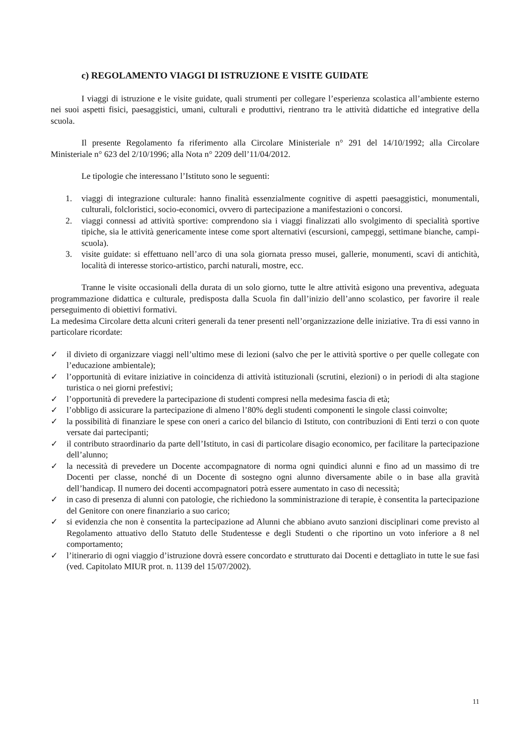c) REGOLAMENTO VIAGGI DI ISTRUZIONE E VISITE GUIDATE
I viaggi di istruzione e le visite guidate, quali strumenti per collegare l’esperienza scolastica all’ambiente esterno nei suoi aspetti fisici, paesaggistici, umani, culturali e produttivi, rientrano tra le attività didattiche ed integrative della scuola.
Il presente Regolamento fa riferimento alla Circolare Ministeriale n° 291 del 14/10/1992; alla Circolare Ministeriale n° 623 del 2/10/1996; alla Nota n° 2209 dell’11/04/2012.
Le tipologie che interessano l’Istituto sono le seguenti:
1. viaggi di integrazione culturale: hanno finalità essenzialmente cognitive di aspetti paesaggistici, monumentali, culturali, folcloristici, socio-economici, ovvero di partecipazione a manifestazioni o concorsi.
2. viaggi connessi ad attività sportive: comprendono sia i viaggi finalizzati allo svolgimento di specialità sportive tipiche, sia le attività genericamente intese come sport alternativi (escursioni, campeggi, settimane bianche, campi-scuola).
3. visite guidate: si effettuano nell’arco di una sola giornata presso musei, gallerie, monumenti, scavi di antichità, località di interesse storico-artistico, parchi naturali, mostre, ecc.
Tranne le visite occasionali della durata di un solo giorno, tutte le altre attività esigono una preventiva, adeguata programmazione didattica e culturale, predisposta dalla Scuola fin dall’inizio dell’anno scolastico, per favorire il reale perseguimento di obiettivi formativi.
La medesima Circolare detta alcuni criteri generali da tener presenti nell’organizzazione delle iniziative. Tra di essi vanno in particolare ricordate:
✓ il divieto di organizzare viaggi nell’ultimo mese di lezioni (salvo che per le attività sportive o per quelle collegate con l’educazione ambientale);
✓ l’opportunità di evitare iniziative in coincidenza di attività istituzionali (scrutini, elezioni) o in periodi di alta stagione turistica o nei giorni prefestivi;
✓ l’opportunità di prevedere la partecipazione di studenti compresi nella medesima fascia di età;
✓ l’obbligo di assicurare la partecipazione di almeno l’80% degli studenti componenti le singole classi coinvolte;
✓ la possibilità di finanziare le spese con oneri a carico del bilancio di Istituto, con contribuzioni di Enti terzi o con quote versate dai partecipanti;
✓ il contributo straordinario da parte dell’Istituto, in casi di particolare disagio economico, per facilitare la partecipazione dell’alunno;
✓ la necessità di prevedere un Docente accompagnatore di norma ogni quindici alunni e fino ad un massimo di tre Docenti per classe, nonché di un Docente di sostegno ogni alunno diversamente abile o in base alla gravità dell’handicap. Il numero dei docenti accompagnatori potrà essere aumentato in caso di necessità;
✓ in caso di presenza di alunni con patologie, che richiedono la somministrazione di terapie, è consentita la partecipazione del Genitore con onere finanziario a suo carico;
✓ si evidenzia che non è consentita la partecipazione ad Alunni che abbiano avuto sanzioni disciplinari come previsto al Regolamento attuativo dello Statuto delle Studentesse e degli Studenti o che riportino un voto inferiore a 8 nel comportamento;
✓ l’itinerario di ogni viaggio d’istruzione dovrà essere concordato e strutturato dai Docenti e dettagliato in tutte le sue fasi (ved. Capitolato MIUR prot. n. 1139 del 15/07/2002).
11